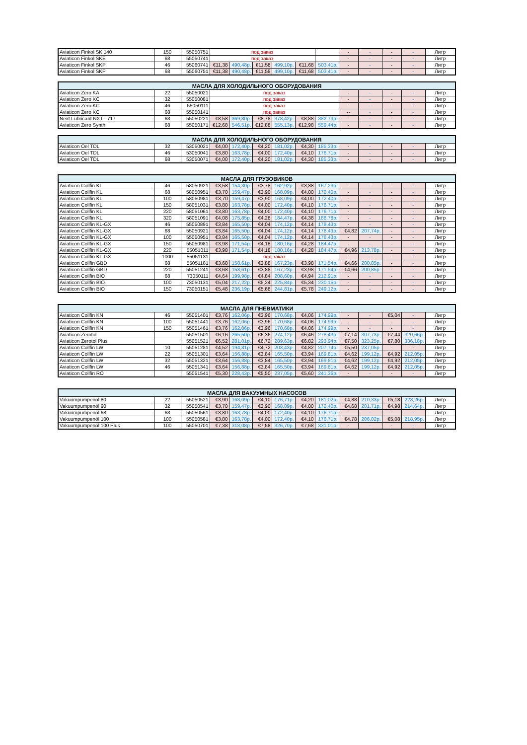| Aviaticon Finkol SK 140 | 150 | 55050751 | под заказ | | | | | | - | - | - | - | Литр |
| Aviaticon Finkol SKE | 68 | 55050741 | под заказ | | | | | | - | - | - | - | Литр |
| Aviaticon Finkol SKP | 46 | 55060741 | €11,38 | 490,48р. | €11,58 | 499,10р. | €11,68 | 503,41р. | - | - | - | - | Литр |
| Aviaticon Finkol SKP | 68 | 55060751 | €11,38 | 490,48р. | €11,58 | 499,10р. | €11,68 | 503,41р. | - | - | - | - | Литр |
| МАСЛА ДЛЯ ХОЛОДИЛЬНОГО ОБОРУДОВАНИЯ | | | | | | | | | | | | | |
| --- | --- | --- | --- | --- | --- | --- | --- | --- | --- | --- | --- | --- | --- |
| Aviaticon Zero KA | 22 | 55050021 | под заказ | | | | | | - | - | - | - | Литр |
| Aviaticon Zero KC | 32 | 55050081 | под заказ | | | | | | - | - | - | - | Литр |
| Aviaticon Zero KC | 46 | 55050111 | под заказ | | | | | | - | - | - | - | Литр |
| Aviaticon Zero KC | 68 | 55050141 | под заказ | | | | | | -- | - | - | - | Литр |
| Next Lubricant NXT - 717 | 68 | 55050221 | €8,58 | 369,80р. | €8,78 | 378,42р. | €8,88 | 382,73р. | - | - | - | - | Литр |
| Aviaticon Zero Synth | 68 | 55050171 | €12,68 | 546,51р. | €12,88 | 555,13р. | €12,98 | 559,44р. | - | - | - | - | Литр |
| МАСЛА ДЛЯ ХОЛОДИЛЬНОГО ОБОРУДОВАНИЯ | | | | | | | | | | | | | |
| --- | --- | --- | --- | --- | --- | --- | --- | --- | --- | --- | --- | --- | --- |
| Aviaticon Oel TDL | 32 | 53050021 | €4,00 | 172,40р. | €4,20 | 181,02р. | €4,30 | 185,33р. | - | - | - | - | Литр |
| Aviaticon Oel TDL | 46 | 53050041 | €3,80 | 163,78р. | €4,00 | 172,40р. | €4,10 | 176,71р. | - | - | - | - | Литр |
| Aviaticon Oel TDL | 68 | 53050071 | €4,00 | 172,40р. | €4,20 | 181,02р. | €4,30 | 185,33р. | - | - | - | - | Литр |
| МАСЛА ДЛЯ ГРУЗОВИКОВ | | | | | | | | | | | | | |
| --- | --- | --- | --- | --- | --- | --- | --- | --- | --- | --- | --- | --- | --- |
| Aviaticon Collfin KL | 46 | 58050921 | €3,58 | 154,30р. | €3,78 | 162,92р. | €3,88 | 167,23р. | - | - | - | - | Литр |
| Aviaticon Collfin KL | 68 | 58050951 | €3,70 | 159,47р. | €3,90 | 168,09р. | €4,00 | 172,40р. | - | - | - | - | Литр |
| Aviaticon Collfin KL | 100 | 58050981 | €3,70 | 159,47р. | €3,90 | 168,09р. | €4,00 | 172,40р. | - | - | - | - | Литр |
| Aviaticon Collfin KL | 150 | 58051031 | €3,80 | 163,78р. | €4,00 | 172,40р. | €4,10 | 176,71р. | - | - | - | - | Литр |
| Aviaticon Collfin KL | 220 | 58051061 | €3,80 | 163,78р. | €4,00 | 172,40р. | €4,10 | 176,71р. | - | - | - | - | Литр |
| Aviaticon Collfin KL | 320 | 58051091 | €4,08 | 175,85р. | €4,28 | 184,47р. | €4,38 | 188,78р. | - | - | - | - | Литр |
| Aviaticon Collfin KL-GX | 46 | 55050891 | €3,84 | 165,50р. | €4,04 | 174,12р. | €4,14 | 178,43р. | - | - | - | - | Литр |
| Aviaticon Collfin KL-GX | 68 | 55050921 | €3,84 | 165,50р. | €4,04 | 174,12р. | €4,14 | 178,43р. | €4,82 | 207,74р. | - | - | Литр |
| Aviaticon Collfin KL-GX | 100 | 55050951 | €3,84 | 165,50р. | €4,04 | 174,12р. | €4,14 | 178,43р. | - | - | - | - | Литр |
| Aviaticon Collfin KL-GX | 150 | 55050981 | €3,98 | 171,54р. | €4,18 | 180,16р. | €4,28 | 184,47р. | - | - | - | - | Литр |
| Aviaticon Collfin KL-GX | 220 | 55051011 | €3,98 | 171,54р. | €4,18 | 180,16р. | €4,28 | 184,47р. | €4,96 | 213,78р. | - | - | Литр |
| Aviaticon Collfin KL-GX | 1000 | 55051131 | под заказ | | | | | | - | - | - | - | Литр |
| Aviaticon Collfin GBD | 68 | 55051181 | €3,68 | 158,61р. | €3,88 | 167,23р. | €3,98 | 171,54р. | €4,66 | 200,85р. | - | - | Литр |
| Aviaticon Collfin GBD | 220 | 55051241 | €3,68 | 158,61р. | €3,88 | 167,23р. | €3,98 | 171,54р. | €4,66 | 200,85р. | - | - | Литр |
| Aviaticon Collfin BIO | 68 | 73050111 | €4,64 | 199,98р. | €4,84 | 208,60р. | €4,94 | 212,91р. | - | - | - | - | Литр |
| Aviaticon Collfin BIO | 100 | 73050131 | €5,04 | 217,22р. | €5,24 | 225,84р. | €5,34 | 230,15р. | - | - | - | - | Литр |
| Aviaticon Collfin BIO | 150 | 73050151 | €5,48 | 236,19р. | €5,68 | 244,81р. | €5,78 | 249,12р. | - | - | - | - | Литр |
| МАСЛА ДЛЯ ПНЕВМАТИКИ | | | | | | | | | | | | | |
| --- | --- | --- | --- | --- | --- | --- | --- | --- | --- | --- | --- | --- | --- |
| Aviaticon Collfin KN | 46 | 55051401 | €3,76 | 162,06р. | €3,96 | 170,68р. | €4,06 | 174,99р. | - | - | €5,04 | - | Литр |
| Aviaticon Collfin KN | 100 | 55051441 | €3,76 | 162,06р. | €3,96 | 170,68р. | €4,06 | 174,99р. | - | - | - | - | Литр |
| Aviaticon Collfin KN | 150 | 55051461 | €3,76 | 162,06р. | €3,96 | 170,68р. | €4,06 | 174,99р. | - | - | - | - | Литр |
| Aviaticon Zerotol | | 55051501 | €6,16 | 265,50р. | €6,36 | 274,12р. | €6,46 | 278,43р. | €7,14 | 307,73р. | €7,44 | 320,66р. | Литр |
| Aviaticon Zerotol Plus | | 55051521 | €6,52 | 281,01р. | €6,72 | 289,63р. | €6,82 | 293,94р. | €7,50 | 323,25р. | €7,80 | 336,18р. | Литр |
| Aviaticon Collfin LW | 10 | 55051281 | €4,52 | 194,81р. | €4,72 | 203,43р. | €4,82 | 207,74р. | €5,50 | 237,05р. | - | - | Литр |
| Aviaticon Collfin LW | 22 | 55051301 | €3,64 | 156,88р. | €3,84 | 165,50р. | €3,94 | 169,81р. | €4,62 | 199,12р. | €4,92 | 212,05р. | Литр |
| Aviaticon Collfin LW | 32 | 55051321 | €3,64 | 156,88р. | €3,84 | 165,50р. | €3,94 | 169,81р. | €4,62 | 199,12р. | €4,92 | 212,05р. | Литр |
| Aviaticon Collfin LW | 46 | 55051341 | €3,64 | 156,88р. | €3,84 | 165,50р. | €3,94 | 169,81р. | €4,62 | 199,12р. | €4,92 | 212,05р. | Литр |
| Aviaticon Collfin RO | | 55051541 | €5,30 | 228,43р. | €5,50 | 237,05р. | €5,60 | 241,36р. | - | - | - | - | Литр |
| МАСЛА ДЛЯ ВАКУУМНЫХ НАСОСОВ | | | | | | | | | | | | | |
| --- | --- | --- | --- | --- | --- | --- | --- | --- | --- | --- | --- | --- | --- |
| Vakuumpumpenöl 80 | 22 | 55050521 | €3,90 | 168,09р. | €4,10 | 176,71р. | €4,20 | 181,02р. | €4,88 | 210,33р. | €5,18 | 223,26р. | Литр |
| Vakuumpumpenöl 90 | 32 | 55050541 | €3,70 | 159,47р. | €3,90 | 168,09р. | €4,00 | 172,40р. | €4,68 | 201,71р. | €4,98 | 214,64р. | Литр |
| Vakuumpumpenöl 68 | 68 | 55050561 | €3,80 | 163,78р. | €4,00 | 172,40р. | €4,10 | 176,71р. | - | - | - | - | Литр |
| Vakuumpumpenöl 100 | 100 | 55050581 | €3,80 | 163,78р. | €4,00 | 172,40р. | €4,10 | 176,71р. | €4,78 | 206,02р. | €5,08 | 218,95р. | Литр |
| Vakuumpumpenöl 100 Plus | 100 | 55050701 | €7,38 | 318,08р. | €7,58 | 326,70р. | €7,68 | 331,01р. | - | - | - | - | Литр |